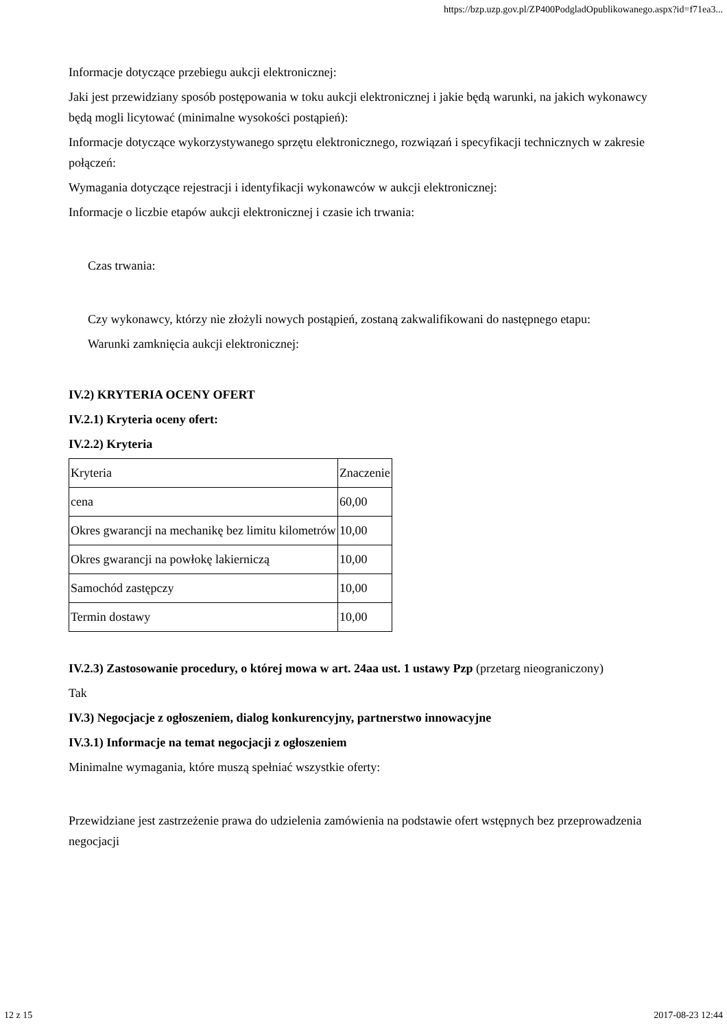https://bzp.uzp.gov.pl/ZP400PodgladOpublikowanego.aspx?id=f71ea3...
Informacje dotyczące przebiegu aukcji elektronicznej:
Jaki jest przewidziany sposób postępowania w toku aukcji elektronicznej i jakie będą warunki, na jakich wykonawcy będą mogli licytować (minimalne wysokości postąpień):
Informacje dotyczące wykorzystywanego sprzętu elektronicznego, rozwiązań i specyfikacji technicznych w zakresie połączeń:
Wymagania dotyczące rejestracji i identyfikacji wykonawców w aukcji elektronicznej:
Informacje o liczbie etapów aukcji elektronicznej i czasie ich trwania:
Czas trwania:
Czy wykonawcy, którzy nie złożyli nowych postąpień, zostaną zakwalifikowani do następnego etapu:
Warunki zamknięcia aukcji elektronicznej:
IV.2) KRYTERIA OCENY OFERT
IV.2.1) Kryteria oceny ofert:
IV.2.2) Kryteria
| Kryteria | Znaczenie |
| cena | 60,00 |
| Okres gwarancji na mechanikę bez limitu kilometrów | 10,00 |
| Okres gwarancji na powłokę lakierniczą | 10,00 |
| Samochód zastępczy | 10,00 |
| Termin dostawy | 10,00 |
IV.2.3) Zastosowanie procedury, o której mowa w art. 24aa ust. 1 ustawy Pzp (przetarg nieograniczony)
Tak
IV.3) Negocjacje z ogłoszeniem, dialog konkurencyjny, partnerstwo innowacyjne
IV.3.1) Informacje na temat negocjacji z ogłoszeniem
Minimalne wymagania, które muszą spełniać wszystkie oferty:
Przewidziane jest zastrzeżenie prawa do udzielenia zamówienia na podstawie ofert wstępnych bez przeprowadzenia negocjacji
12 z 15 2017-08-23 12:44